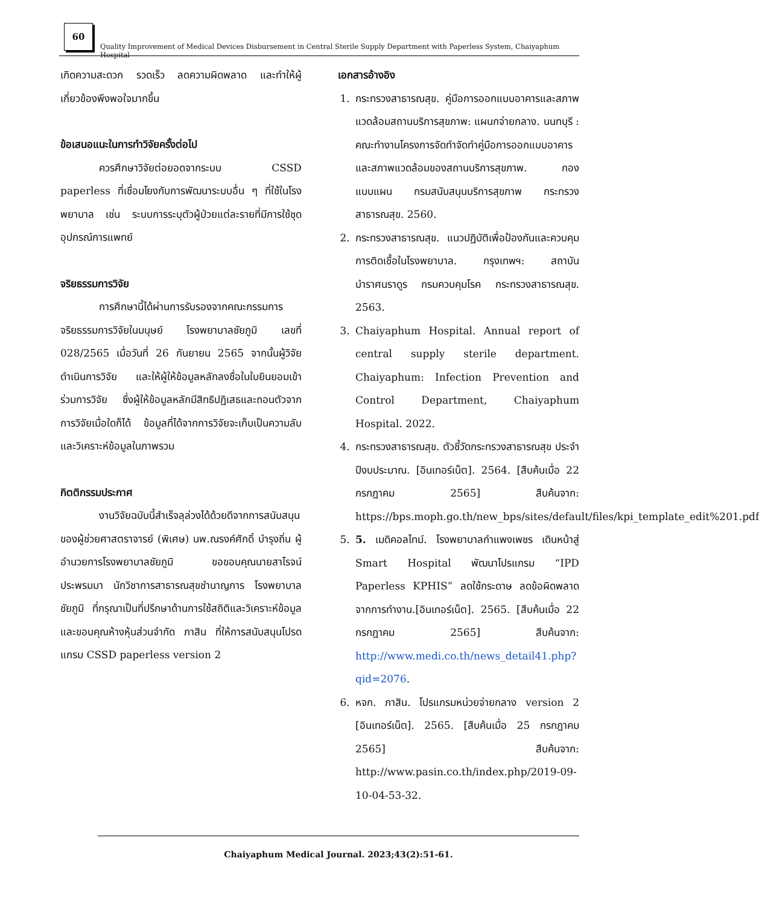60
Quality Improvement of Medical Devices Disbursement in Central Sterile Supply Department with Paperless System, Chaiyaphum Hospital
เกิดความสะดวก รวดเร็ว ลดความผิดพลาด และทำให้ผู้เกี่ยวข้องพึงพอใจมากขึ้น
ข้อเสนอแนะในการทำวิจัยครั้งต่อไป
ควรศึกษาวิจัยต่อยอดจากระบบ CSSD paperless ที่เชื่อมโยงกับการพัฒนาระบบอื่น ๆ ที่ใช้ในโรงพยาบาล เช่น ระบบการระบุตัวผู้ป่วยแต่ละรายที่มีการใช้ชุดอุปกรณ์การแพทย์
จริยธรรมการวิจัย
การศึกษานี้ได้ผ่านการรับรองจากคณะกรรมการจริยธรรมการวิจัยในมนุษย์ โรงพยาบาลชัยภูมิ เลขที่ 028/2565 เมื่อวันที่ 26 กันยายน 2565 จากนั้นผู้วิจัยดำเนินการวิจัย และให้ผู้ให้ข้อมูลหลักลงชื่อในใบยินยอมเข้าร่วมการวิจัย ซึ่งผู้ให้ข้อมูลหลักมีสิทธิปฏิเสธและถอนตัวจากการวิจัยเมื่อใดก็ได้ ข้อมูลที่ได้จากการวิจัยจะเก็บเป็นความลับ และวิเคราะห์ข้อมูลในภาพรวม
กิตติกรรมประกาศ
งานวิจัยฉบับนี้สำเร็จลุล่วงได้ด้วยดีจากการสนับสนุนของผู้ช่วยศาสตราจารย์ (พิเศษ) นพ.ณรงค์ศักดิ์ บำรุงถิ่น ผู้อำนวยการโรงพยาบาลชัยภูมิ ขอขอบคุณนายสาโรจน์ ประพรมมา นักวิชาการสาธารณสุขชำนาญการ โรงพยาบาลชัยภูมิ ที่กรุณาเป็นที่ปรึกษาด้านการใช้สถิติและวิเคราะห์ข้อมูล และขอบคุณห้างหุ้นส่วนจำกัด ภาสิน ที่ให้การสนับสนุนโปรดแกรม CSSD paperless version 2
เอกสารอ้างอิง
1. กระทรวงสาธารณสุข. คู่มือการออกแบบอาคารและสภาพแวดล้อมสถานบริการสุขภาพ: แผนกจ่ายกลาง. นนทบุรี : คณะทำงานโครงการจัดทำจัดทำคู่มือการออกแบบอาคารและสภาพแวดล้อมของสถานบริการสุขภาพ. กองแบบแผน กรมสนับสนุนบริการสุขภาพ กระทรวงสาธารณสุข. 2560.
2. กระทรวงสาธารณสุข. แนวปฏิบัติเพื่อป้องกันและควบคุมการติดเชื้อในโรงพยาบาล. กรุงเทพฯ: สถาบันบำราศนราดูร กรมควบคุมโรค กระทรวงสาธารณสุข. 2563.
3. Chaiyaphum Hospital. Annual report of central supply sterile department. Chaiyaphum: Infection Prevention and Control Department, Chaiyaphum Hospital. 2022.
4. กระทรวงสาธารณสุข. ตัวชี้วัดกระทรวงสาธารณสุข ประจำปีงบประมาณ. [อินเทอร์เน็ต]. 2564. [สืบค้นเมื่อ 22 กรกฎาคม 2565] สืบค้นจาก: https://bps.moph.go.th/new_bps/sites/default/files/kpi_template_edit%201.pdf
5. 5. เมดิคอลไทม์. โรงพยาบาลกำแพงเพชร เดินหน้าสู่ Smart Hospital พัฒนาโปรแกรม “IPD Paperless KPHIS” ลดใช้กระดาษ ลดข้อผิดพลาดจากการทำงาน.[อินเทอร์เน็ต]. 2565. [สืบค้นเมื่อ 22 กรกฎาคม 2565] สืบค้นจาก: http://www.medi.co.th/news_detail41.php?qid=2076.
6. หจก. ภาสิน. โปรแกรมหน่วยจ่ายกลาง version 2 [อินเทอร์เน็ต]. 2565. [สืบค้นเมื่อ 25 กรกฎาคม 2565] สืบค้นจาก: http://www.pasin.co.th/index.php/2019-09-10-04-53-32.
Chaiyaphum Medical Journal. 2023;43(2):51-61.